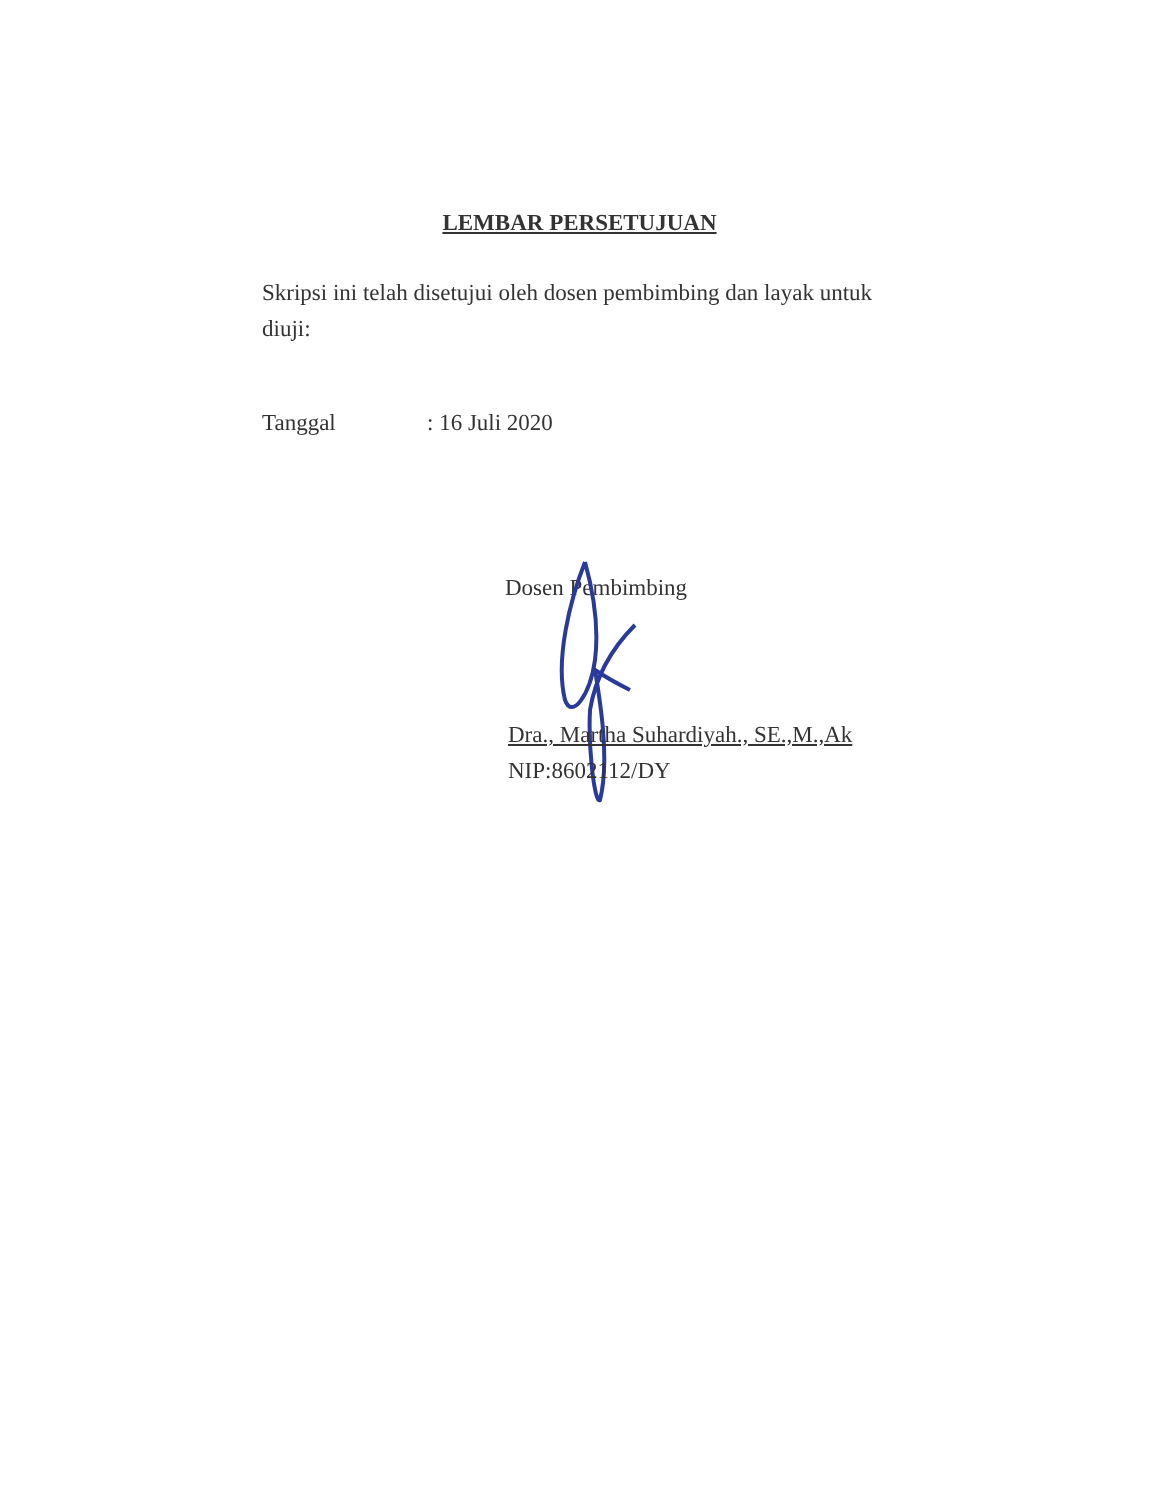LEMBAR PERSETUJUAN
Skripsi ini telah disetujui oleh dosen pembimbing dan layak untuk diuji:
Tanggal: 16 Juli 2020
Dosen Pembimbing
Dra., Martha Suhardiyah., SE.,M.,Ak
NIP:8602112/DY